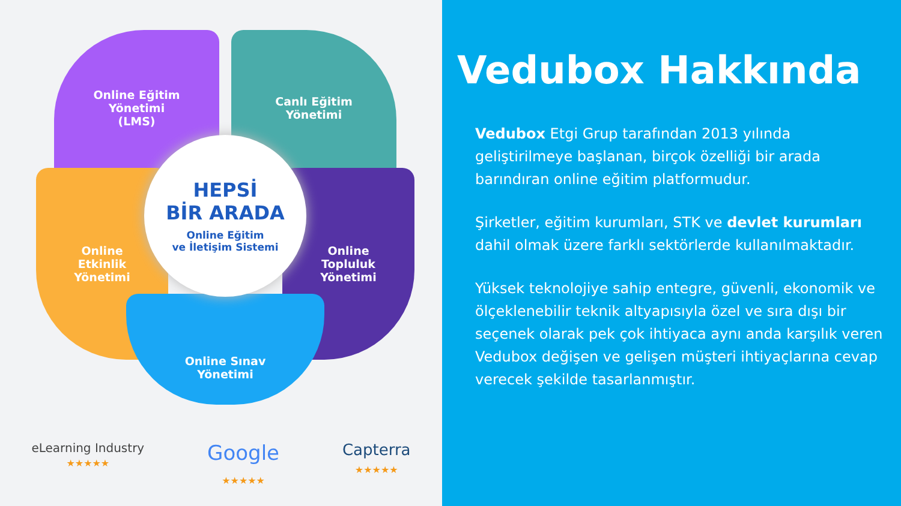Online Eğitim
Yönetimi
(LMS)
Canlı Eğitim
Yönetimi
Online
Etkinlik
Yönetimi
Online
Topluluk
Yönetimi
Online Sınav
Yönetimi
HEPSİ
BİR ARADA
Online Eğitim
ve İletişim Sistemi
eLearning Industry
★★★★★
Google
★★★★★
Capterra
★★★★★
Vedubox Hakkında
Vedubox Etgi Grup tarafından 2013 yılında geliştirilmeye başlanan, birçok özelliği bir arada barındıran online eğitim platformudur.
Şirketler, eğitim kurumları, STK ve devlet kurumları dahil olmak üzere farklı sektörlerde kullanılmaktadır.
Yüksek teknolojiye sahip entegre, güvenli, ekonomik ve ölçeklenebilir teknik altyapısıyla özel ve sıra dışı bir seçenek olarak pek çok ihtiyaca aynı anda karşılık veren Vedubox değişen ve gelişen müşteri ihtiyaçlarına cevap verecek şekilde tasarlanmıştır.